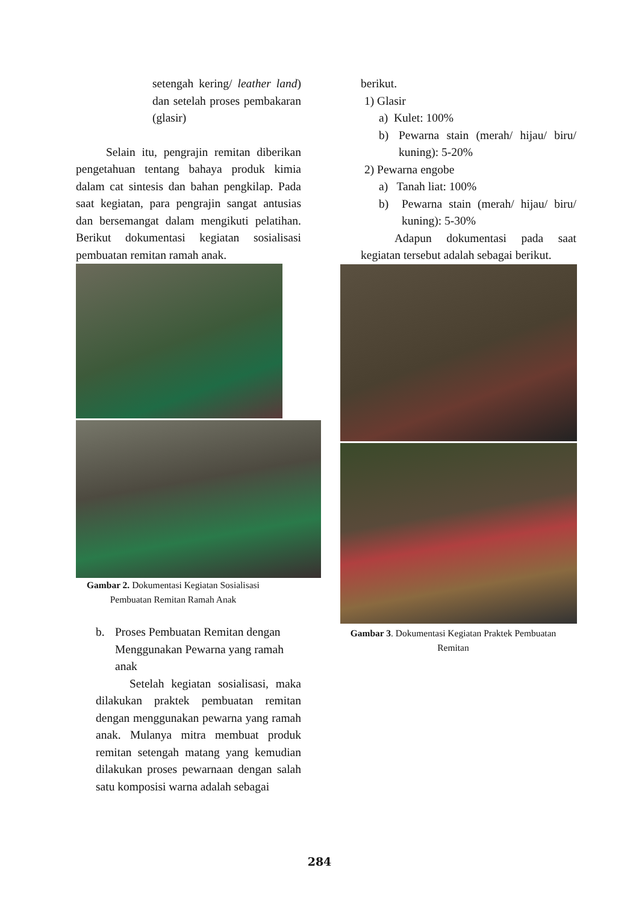setengah kering/ leather land) dan setelah proses pembakaran (glasir)
Selain itu, pengrajin remitan diberikan pengetahuan tentang bahaya produk kimia dalam cat sintesis dan bahan pengkilap. Pada saat kegiatan, para pengrajin sangat antusias dan bersemangat dalam mengikuti pelatihan. Berikut dokumentasi kegiatan sosialisasi pembuatan remitan ramah anak.
Gambar 2. Dokumentasi Kegiatan Sosialisasi Pembuatan Remitan Ramah Anak
b. Proses Pembuatan Remitan dengan Menggunakan Pewarna yang ramah anak
Setelah kegiatan sosialisasi, maka dilakukan praktek pembuatan remitan dengan menggunakan pewarna yang ramah anak. Mulanya mitra membuat produk remitan setengah matang yang kemudian dilakukan proses pewarnaan dengan salah satu komposisi warna adalah sebagai
berikut.
1) Glasir
a) Kulet: 100%
b) Pewarna stain (merah/ hijau/ biru/ kuning): 5-20%
2) Pewarna engobe
a) Tanah liat: 100%
b) Pewarna stain (merah/ hijau/ biru/ kuning): 5-30%
Adapun dokumentasi pada saat kegiatan tersebut adalah sebagai berikut.
Gambar 3. Dokumentasi Kegiatan Praktek Pembuatan Remitan
284